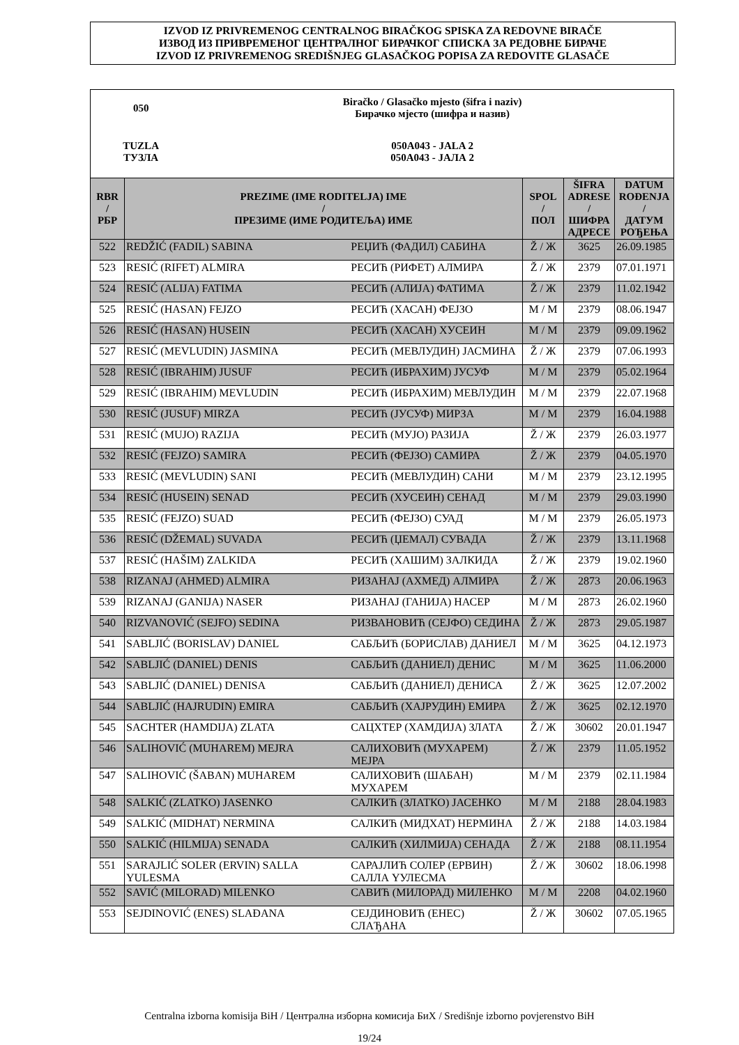IZVOD IZ PRIVREMENOG CENTRALNOG BIRAČKOG SPISKA ZA REDOVNE BIRAČE
ИЗВОД ИЗ ПРИВРЕМЕНОГ ЦЕНТРАЛНОГ БИРАЧКОГ СПИСКА ЗА РЕДОВНЕ БИРАЧЕ
IZVOD IZ PRIVREMENOG SREDIŠNJEG GLASAČKOG POPISA ZA REDOVITE GLASAČE
| 050 | Biračko / Glasačko mjesto (šifra i naziv) Бирачко мјесто (шифра и назив) |
| TUZLA ТУЗЛА | 050A043 - JALA 2 050A043 - ЈАЛА 2 |
| RBR / РБР | PREZIME (IME RODITELJA) IME / ПРЕЗИМЕ (ИМЕ РОДИТЕЉА) ИМЕ | | SPOL / ПОЛ | ŠIFRA ADRESE / ШИФРА АДРЕСЕ | DATUM ROĐENJA / ДАТУМ РОЂЕЊА |
| --- | --- | --- | --- | --- | --- |
| 522 | REDŽIĆ (FADIL) SABINA | РЕЏИЋ (ФАДИЛ) САБИНА | Ž / Ж | 3625 | 26.09.1985 |
| 523 | RESIĆ (RIFET) ALMIRA | РЕСИЋ (РИФЕТ) АЛМИРА | Ž / Ж | 2379 | 07.01.1971 |
| 524 | RESIĆ (ALIJA) FATIMA | РЕСИЋ (АЛИЈА) ФАТИМА | Ž / Ж | 2379 | 11.02.1942 |
| 525 | RESIĆ (HASAN) FEJZO | РЕСИЋ (ХАСАН) ФЕЈЗО | M / М | 2379 | 08.06.1947 |
| 526 | RESIĆ (HASAN) HUSEIN | РЕСИЋ (ХАСАН) ХУСЕИН | M / М | 2379 | 09.09.1962 |
| 527 | RESIĆ (MEVLUDIN) JASMINA | РЕСИЋ (МЕВЛУДИН) ЈАСМИНА | Ž / Ж | 2379 | 07.06.1993 |
| 528 | RESIĆ (IBRAHIM) JUSUF | РЕСИЋ (ИБРАХИМ) ЈУСУФ | M / М | 2379 | 05.02.1964 |
| 529 | RESIĆ (IBRAHIM) MEVLUDIN | РЕСИЋ (ИБРАХИМ) МЕВЛУДИН | M / М | 2379 | 22.07.1968 |
| 530 | RESIĆ (JUSUF) MIRZA | РЕСИЋ (ЈУСУФ) МИРЗА | M / М | 2379 | 16.04.1988 |
| 531 | RESIĆ (MUJO) RAZIJA | РЕСИЋ (МУЈО) РАЗИЈА | Ž / Ж | 2379 | 26.03.1977 |
| 532 | RESIĆ (FEJZO) SAMIRA | РЕСИЋ (ФЕЈЗО) САМИРА | Ž / Ж | 2379 | 04.05.1970 |
| 533 | RESIĆ (MEVLUDIN) SANI | РЕСИЋ (МЕВЛУДИН) САНИ | M / М | 2379 | 23.12.1995 |
| 534 | RESIĆ (HUSEIN) SENAD | РЕСИЋ (ХУСЕИН) СЕНАД | M / М | 2379 | 29.03.1990 |
| 535 | RESIĆ (FEJZO) SUAD | РЕСИЋ (ФЕЈЗО) СУАД | M / М | 2379 | 26.05.1973 |
| 536 | RESIĆ (DŽEMAL) SUVADA | РЕСИЋ (ЏЕМАЛ) СУВАДА | Ž / Ж | 2379 | 13.11.1968 |
| 537 | RESIĆ (HAŠIM) ZALKIDA | РЕСИЋ (ХАШИМ) ЗАЛКИДА | Ž / Ж | 2379 | 19.02.1960 |
| 538 | RIZANAJ (AHMED) ALMIRA | РИЗАНАЈ (АХМЕД) АЛМИРА | Ž / Ж | 2873 | 20.06.1963 |
| 539 | RIZANAJ (GANIJA) NASER | РИЗАНАЈ (ГАНИЈА) НАСЕР | M / М | 2873 | 26.02.1960 |
| 540 | RIZVANOVIĆ (SEJFO) SEDINA | РИЗВАНОВИЋ (СЕЈФО) СЕДИНА | Ž / Ж | 2873 | 29.05.1987 |
| 541 | SABLJIĆ (BORISLAV) DANIEL | САБЉИЋ (БОРИСЛАВ) ДАНИЕЛ | M / М | 3625 | 04.12.1973 |
| 542 | SABLJIĆ (DANIEL) DENIS | САБЉИЋ (ДАНИЕЛ) ДЕНИС | M / М | 3625 | 11.06.2000 |
| 543 | SABLJIĆ (DANIEL) DENISA | САБЉИЋ (ДАНИЕЛ) ДЕНИСА | Ž / Ж | 3625 | 12.07.2002 |
| 544 | SABLJIĆ (HAJRUDIN) EMIRA | САБЉИЋ (ХАЈРУДИН) ЕМИРА | Ž / Ж | 3625 | 02.12.1970 |
| 545 | SACHTER (HAMDIJA) ZLATA | САЦХТЕР (ХАМДИЈА) ЗЛАТА | Ž / Ж | 30602 | 20.01.1947 |
| 546 | SALIHOVIĆ (MUHAREM) MEJRA | САЛИХОВИЋ (МУХАРЕМ) МЕЈРА | Ž / Ж | 2379 | 11.05.1952 |
| 547 | SALIHOVIĆ (ŠABAN) MUHAREM | САЛИХОВИЋ (ШАБАН) МУХАРЕМ | M / М | 2379 | 02.11.1984 |
| 548 | SALKIĆ (ZLATKO) JASENKO | САЛКИЋ (ЗЛАТКО) ЈАСЕНКО | M / М | 2188 | 28.04.1983 |
| 549 | SALKIĆ (MIDHAT) NERMINA | САЛКИЋ (МИДХАТ) НЕРМИНА | Ž / Ж | 2188 | 14.03.1984 |
| 550 | SALKIĆ (HILMIJA) SENADA | САЛКИЋ (ХИЛМИЈА) СЕНАДА | Ž / Ж | 2188 | 08.11.1954 |
| 551 | SARAJLIĆ SOLER (ERVIN) SALLA YULESMA | САРАЈЛИЋ СОЛЕР (ЕРВИН) САЛЛА YУЛЕСМА | Ž / Ж | 30602 | 18.06.1998 |
| 552 | SAVIĆ (MILORAD) MILENKO | САВИЋ (МИЛОРАД) МИЛЕНКО | M / М | 2208 | 04.02.1960 |
| 553 | SEJDINOVIĆ (ENES) SLAĐANA | СЕЈДИНОВИЋ (ЕНЕС) СЛАЂАНА | Ž / Ж | 30602 | 07.05.1965 |
Centralna izborna komisija BiH / Централна изборна комисија БиХ / Središnje izborno povjerenstvo BiH
19/24